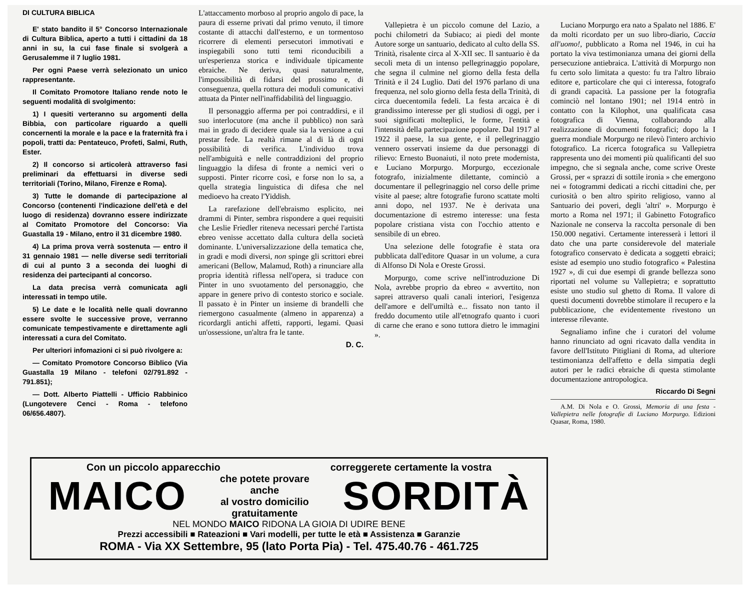DI CULTURA BIBLICA
E' stato bandito il 5° Concorso Internazionale di Cultura Biblica, aperto a tutti i cittadini da 18 anni in su, la cui fase finale si svolgerà a Gerusalemme il 7 luglio 1981.
Per ogni Paese verrà selezionato un unico rappresentante.
Il Comitato Promotore Italiano rende noto le seguenti modalità di svolgimento:
1) I quesiti verteranno su argomenti della Bibbia, con particolare riguardo a quelli concernenti la morale e la pace e la fraternità fra i popoli, tratti da: Pentateuco, Profeti, Salmi, Ruth, Ester.
2) Il concorso si articolerà attraverso fasi preliminari da effettuarsi in diverse sedi territoriali (Torino, Milano, Firenze e Roma).
3) Tutte le domande di partecipazione al Concorso (contenenti l'indicazione dell'età e del luogo di residenza) dovranno essere indirizzate al Comitato Promotore del Concorso: Via Guastalla 19 - Milano, entro il 31 dicembre 1980.
4) La prima prova verrà sostenuta — entro il 31 gennaio 1981 — nelle diverse sedi territoriali di cui al punto 3 a seconda dei luoghi di residenza dei partecipanti al concorso.
La data precisa verrà comunicata agli interessati in tempo utile.
5) Le date e le località nelle quali dovranno essere svolte le successive prove, verranno comunicate tempestivamente e direttamente agli interessati a cura del Comitato.
Per ulteriori infomazioni ci si può rivolgere a:
— Comitato Promotore Concorso Biblico (Via Guastalla 19 Milano - telefoni 02/791.892 - 791.851);
— Dott. Alberto Piattelli - Ufficio Rabbinico (Lungotevere Cenci - Roma - telefono 06/656.4807).
L'attaccamento morboso al proprio angolo di pace, la paura di esserne privati dal primo venuto, il timore costante di attacchi dall'esterno, e un tormentoso ricorrere di elementi persecutori immotivati e inspiegabili sono tutti temi riconducibili a un'esperienza storica e individuale tipicamente ebraiche. Ne deriva, quasi naturalmente, l'impossibilità di fidarsi del prossimo e, di conseguenza, quella rottura dei moduli comunicativi attuata da Pinter nell'inaffidabilità del linguaggio.
Il personaggio afferma per poi contraddirsi, e il suo interlocutore (ma anche il pubblico) non sarà mai in grado di decidere quale sia la versione a cui prestar fede. La realtà rimane al di là di ogni possibilità di verifica. L'individuo trova nell'ambiguità e nelle contraddizioni del proprio linguaggio la difesa di fronte a nemici veri o supposti. Pinter ricorre così, e forse non lo sa, a quella strategia linguistica di difesa che nel medioevo ha creato l'Yiddish.
La rarefazione dell'ebraismo esplicito, nei drammi di Pinter, sembra rispondere a quei requisiti che Leslie Friedler riteneva necessari perché l'artista ebreo venisse accettato dalla cultura della società dominante. L'universalizzazione della tematica che, in gradi e modi diversi, non spinge gli scrittori ebrei americani (Bellow, Malamud, Roth) a rinunciare alla propria identità riflessa nell'opera, si traduce con Pinter in uno svuotamento del personaggio, che appare in genere privo di contesto storico e sociale. Il passato è in Pinter un insieme di brandelli che riemergono casualmente (almeno in apparenza) a ricordargli antichi affetti, rapporti, legami. Quasi un'ossessione, un'altra fra le tante.
D. C.
Vallepietra è un piccolo comune del Lazio, a pochi chilometri da Subiaco; ai piedi del monte Autore sorge un santuario, dedicato al culto della SS. Trinità, risalente circa al X-XII sec. Il santuario è da secoli meta di un intenso pellegrinaggio popolare, che segna il culmine nel giorno della festa della Trinità e il 24 Luglio. Dati del 1976 parlano di una frequenza, nel solo giorno della festa della Trinità, di circa duecentomila fedeli. La festa arcaica è di grandissimo interesse per gli studiosi di oggi, per i suoi significati molteplici, le forme, l'entità e l'intensità della partecipazione popolare. Dal 1917 al 1922 il paese, la sua gente, e il pellegrinaggio vennero osservati insieme da due personaggi di rilievo: Ernesto Buonaiuti, il noto prete modernista, e Luciano Morpurgo. Morpurgo, eccezionale fotografo, inizialmente dilettante, cominciò a documentare il pellegrinaggio nel corso delle prime visite al paese; altre fotografie furono scattate molti anni dopo, nel 1937. Ne è derivata una documentazione di estremo interesse: una festa popolare cristiana vista con l'occhio attento e sensibile di un ebreo.
Una selezione delle fotografie è stata ora pubblicata dall'editore Quasar in un volume, a cura di Alfonso Di Nola e Oreste Grossi.
Morpurgo, come scrive nell'introduzione Di Nola, avrebbe proprio da ebreo « avvertito, non saprei attraverso quali canali interiori, l'esigenza dell'amore e dell'umiltà e... fissato non tanto il freddo documento utile all'etnografo quanto i cuori di carne che erano e sono tuttora dietro le immagini ».
Luciano Morpurgo era nato a Spalato nel 1886. E' da molti ricordato per un suo libro-diario, Caccia all'uomo!, pubblicato a Roma nel 1946, in cui ha portato la viva testimonianza umana dei giorni della persecuzione antiebraica. L'attività di Morpurgo non fu certo solo limitata a questo: fu tra l'altro libraio editore e, particolare che qui ci interessa, fotografo di grandi capacità. La passione per la fotografia cominciò nel lontano 1901; nel 1914 entrò in contatto con la Kilophot, una qualificata casa fotografica di Vienna, collaborando alla realizzazione di documenti fotografici; dopo la I guerra mondiale Morpurgo ne rilevò l'intero archivio fotografico. La ricerca fotografica su Vallepietra rappresenta uno dei momenti più qualificanti del suo impegno, che si segnala anche, come scrive Oreste Grossi, per « sprazzi di sottile ironia » che emergono nei « fotogrammi dedicati a ricchi cittadini che, per curiosità o ben altro spirito religioso, vanno al Santuario dei poveri, degli 'altri' ». Morpurgo è morto a Roma nel 1971; il Gabinetto Fotografico Nazionale ne conserva la raccolta personale di ben 150.000 negativi. Certamente interesserà i lettori il dato che una parte considerevole del materiale fotografico conservato è dedicata a soggetti ebraici; esiste ad esempio uno studio fotografico « Palestina 1927 », di cui due esempi di grande bellezza sono riportati nel volume su Vallepietra; e soprattutto esiste uno studio sul ghetto di Roma. Il valore di questi documenti dovrebbe stimolare il recupero e la pubblicazione, che evidentemente rivestono un interesse rilevante.
Segnaliamo infine che i curatori del volume hanno rinunciato ad ogni ricavato dalla vendita in favore dell'Istituto Pitigliani di Roma, ad ulteriore testimonianza dell'affetto e della simpatia degli autori per le radici ebraiche di questa stimolante documentazione antropologica.
Riccardo Di Segni
A.M. Di Nola e O. Grossi, Memoria di una festa - Vallepietra nelle fotografie di Luciano Morpurgo. Edizioni Quasar, Roma, 1980.
Con un piccolo apparecchio correggerete certamente la vostra
MAICO che potete provare
anche
al vostro domicilio
gratuitamente SORDITÀ
NEL MONDO MAICO RIDONA LA GIOIA DI UDIRE BENE
Prezzi accessibili ■ Rateazioni ■ Vari modelli, per tutte le età ■ Assistenza ■ Garanzie
ROMA - Via XX Settembre, 95 (lato Porta Pia) - Tel. 475.40.76 - 461.725